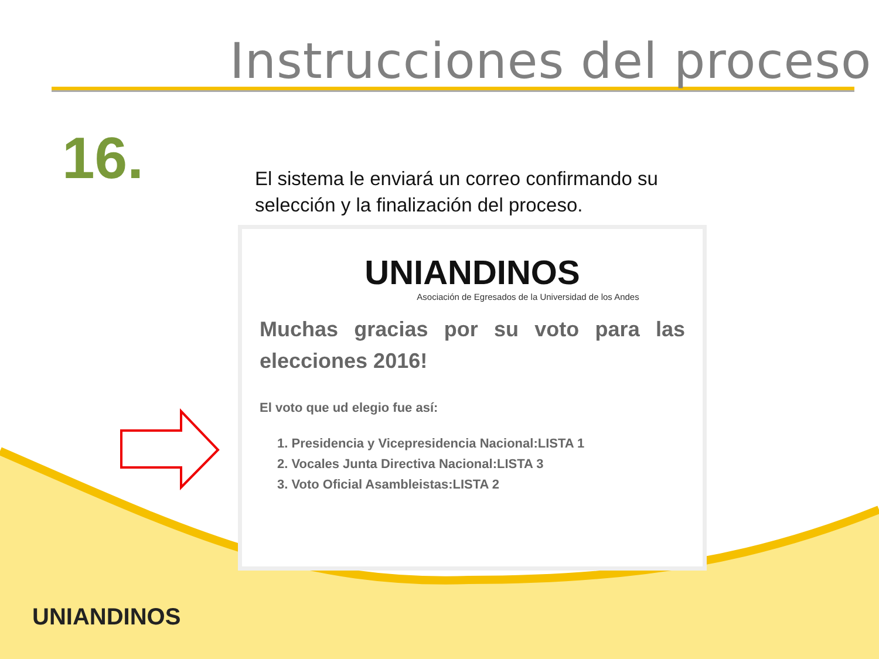Instrucciones del proceso
16.
El sistema le enviará un correo confirmando su selección y la finalización del proceso.
UNIANDINOS
Asociación de Egresados de la Universidad de los Andes
Muchas gracias por su voto para las elecciones 2016!
El voto que ud elegio fue así:
1. Presidencia y Vicepresidencia Nacional:LISTA 1
2. Vocales Junta Directiva Nacional:LISTA 3
3. Voto Oficial Asambleistas:LISTA 2
UNIANDINOS